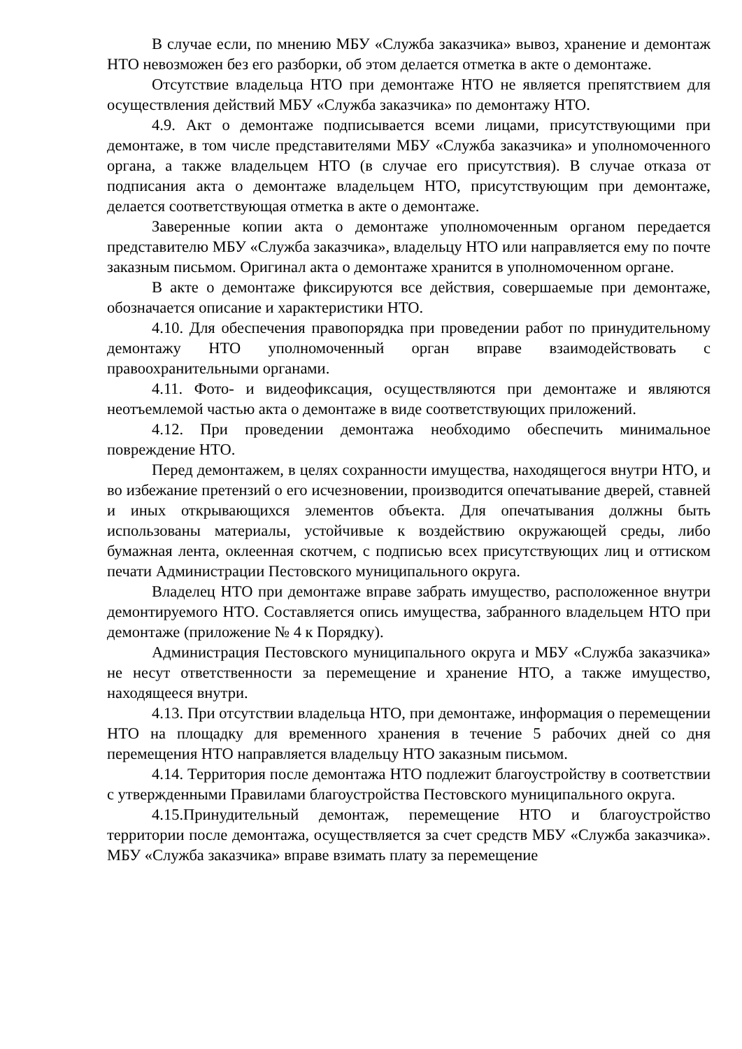В случае если, по мнению МБУ «Служба заказчика» вывоз, хранение и демонтаж НТО невозможен без его разборки, об этом делается отметка в акте о демонтаже.
Отсутствие владельца НТО при демонтаже НТО не является препятствием для осуществления действий МБУ «Служба заказчика» по демонтажу НТО.
4.9. Акт о демонтаже подписывается всеми лицами, присутствующими при демонтаже, в том числе представителями МБУ «Служба заказчика» и уполномоченного органа, а также владельцем НТО (в случае его присутствия). В случае отказа от подписания акта о демонтаже владельцем НТО, присутствующим при демонтаже, делается соответствующая отметка в акте о демонтаже.
Заверенные копии акта о демонтаже уполномоченным органом передается представителю МБУ «Служба заказчика», владельцу НТО или направляется ему по почте заказным письмом. Оригинал акта о демонтаже хранится в уполномоченном органе.
В акте о демонтаже фиксируются все действия, совершаемые при демонтаже, обозначается описание и характеристики НТО.
4.10. Для обеспечения правопорядка при проведении работ по принудительному демонтажу НТО уполномоченный орган вправе взаимодействовать с правоохранительными органами.
4.11. Фото- и видеофиксация, осуществляются при демонтаже и являются неотъемлемой частью акта о демонтаже в виде соответствующих приложений.
4.12. При проведении демонтажа необходимо обеспечить минимальное повреждение НТО.
Перед демонтажем, в целях сохранности имущества, находящегося внутри НТО, и во избежание претензий о его исчезновении, производится опечатывание дверей, ставней и иных открывающихся элементов объекта. Для опечатывания должны быть использованы материалы, устойчивые к воздействию окружающей среды, либо бумажная лента, оклеенная скотчем, с подписью всех присутствующих лиц и оттиском печати Администрации Пестовского муниципального округа.
Владелец НТО при демонтаже вправе забрать имущество, расположенное внутри демонтируемого НТО. Составляется опись имущества, забранного владельцем НТО при демонтаже (приложение № 4 к Порядку).
Администрация Пестовского муниципального округа и МБУ «Служба заказчика» не несут ответственности за перемещение и хранение НТО, а также имущество, находящееся внутри.
4.13. При отсутствии владельца НТО, при демонтаже, информация о перемещении НТО на площадку для временного хранения в течение 5 рабочих дней со дня перемещения НТО направляется владельцу НТО заказным письмом.
4.14. Территория после демонтажа НТО подлежит благоустройству в соответствии с утвержденными Правилами благоустройства Пестовского муниципального округа.
4.15.Принудительный демонтаж, перемещение НТО и благоустройство территории после демонтажа, осуществляется за счет средств МБУ «Служба заказчика». МБУ «Служба заказчика» вправе взимать плату за перемещение